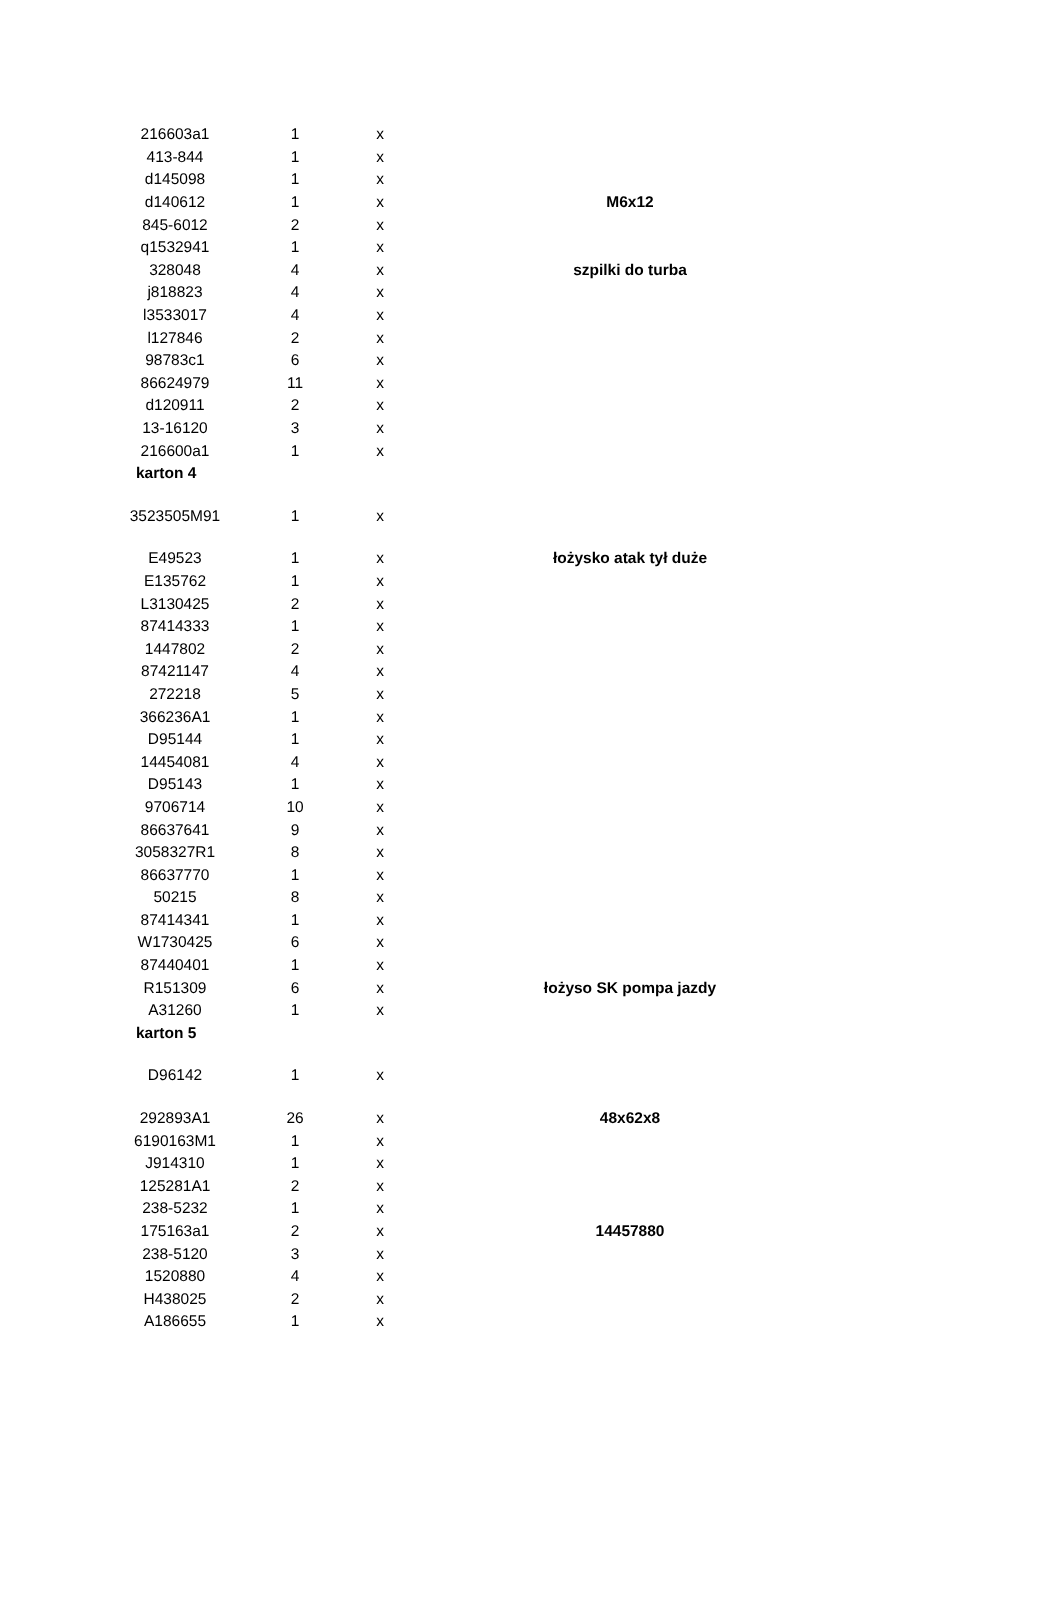| 216603a1 | 1 | x | |
| 413-844 | 1 | x | |
| d145098 | 1 | x | |
| d140612 | 1 | x | M6x12 |
| 845-6012 | 2 | x | |
| q1532941 | 1 | x | |
| 328048 | 4 | x | szpilki do turba |
| j818823 | 4 | x | |
| l3533017 | 4 | x | |
| l127846 | 2 | x | |
| 98783c1 | 6 | x | |
| 86624979 | 11 | x | |
| d120911 | 2 | x | |
| 13-16120 | 3 | x | |
| 216600a1 | 1 | x | |
| karton 4 | | | |
| 3523505M91 | 1 | x | |
| E49523 | 1 | x | łożysko atak tył duże |
| E135762 | 1 | x | |
| L3130425 | 2 | x | |
| 87414333 | 1 | x | |
| 1447802 | 2 | x | |
| 87421147 | 4 | x | |
| 272218 | 5 | x | |
| 366236A1 | 1 | x | |
| D95144 | 1 | x | |
| 14454081 | 4 | x | |
| D95143 | 1 | x | |
| 9706714 | 10 | x | |
| 86637641 | 9 | x | |
| 3058327R1 | 8 | x | |
| 86637770 | 1 | x | |
| 50215 | 8 | x | |
| 87414341 | 1 | x | |
| W1730425 | 6 | x | |
| 87440401 | 1 | x | |
| R151309 | 6 | x | łożyso SK pompa jazdy |
| A31260 | 1 | x | |
| karton 5 | | | |
| D96142 | 1 | x | |
| 292893A1 | 26 | x | 48x62x8 |
| 6190163M1 | 1 | x | |
| J914310 | 1 | x | |
| 125281A1 | 2 | x | |
| 238-5232 | 1 | x | |
| 175163a1 | 2 | x | 14457880 |
| 238-5120 | 3 | x | |
| 1520880 | 4 | x | |
| H438025 | 2 | x | |
| A186655 | 1 | x | |